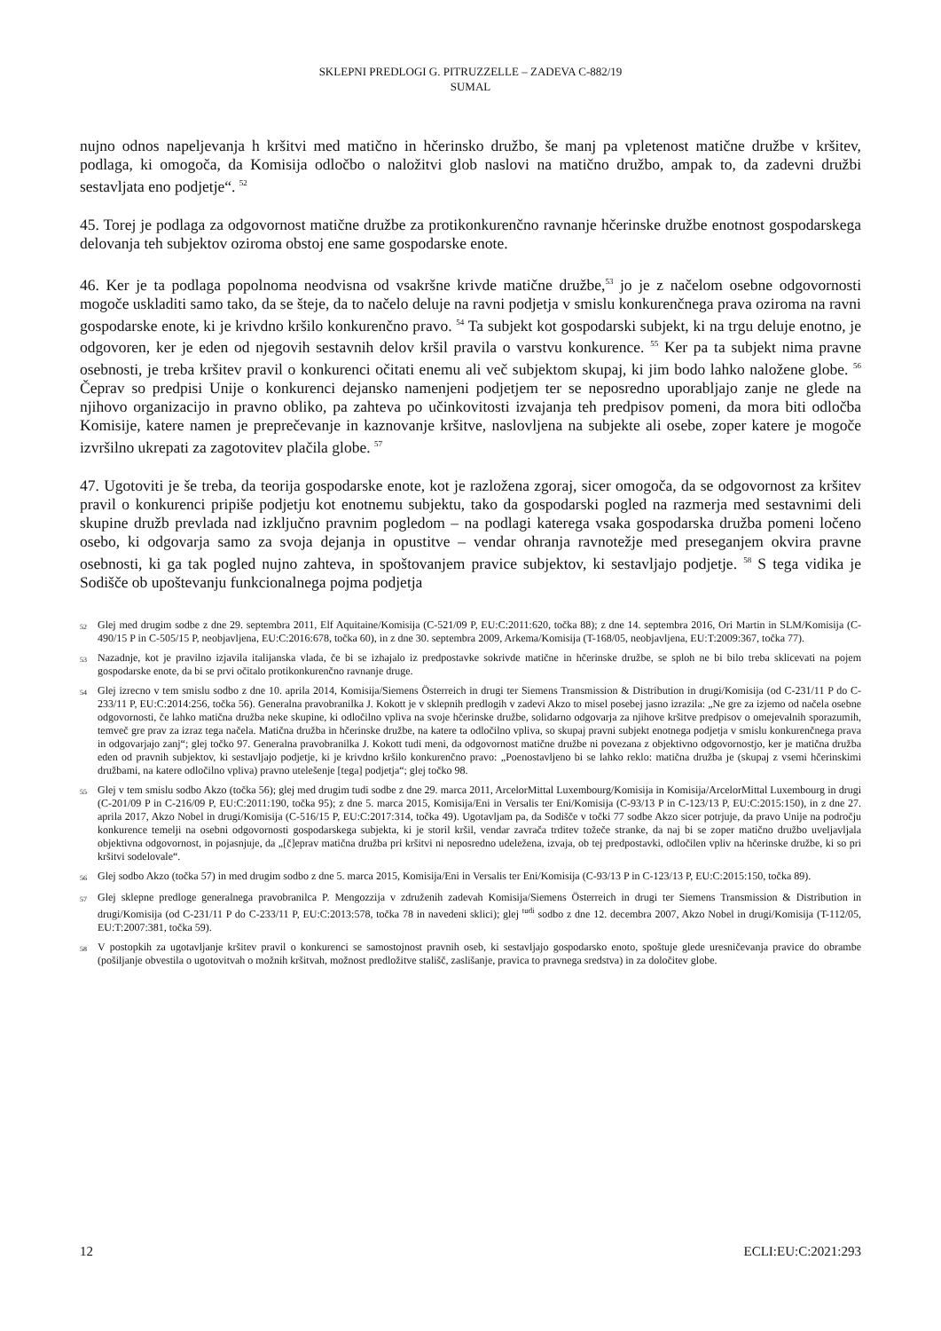SKLEPNI PREDLOGI G. PITRUZZELLE – ZADEVA C-882/19
SUMAL
nujno odnos napeljevanja h kršitvi med matično in hčerinsko družbo, še manj pa vpletenost matične družbe v kršitev, podlaga, ki omogoča, da Komisija odločbo o naložitvi glob naslovi na matično družbo, ampak to, da zadevni družbi sestavljata eno podjetje“. <sup>52</sup>
45. Torej je podlaga za odgovornost matične družbe za protikonkurenčno ravnanje hčerinske družbe enotnost gospodarskega delovanja teh subjektov oziroma obstoj ene same gospodarske enote.
46. Ker je ta podlaga popolnoma neodvisna od vsakršne krivde matične družbe,<sup>53</sup> jo je z načelom osebne odgovornosti mogoče uskladiti samo tako, da se šteje, da to načelo deluje na ravni podjetja v smislu konkurenčnega prava oziroma na ravni gospodarske enote, ki je krivdno kršilo konkurenčno pravo. <sup>54</sup> Ta subjekt kot gospodarski subjekt, ki na trgu deluje enotno, je odgovoren, ker je eden od njegovih sestavnih delov kršil pravila o varstvu konkurence. <sup>55</sup> Ker pa ta subjekt nima pravne osebnosti, je treba kršitev pravil o konkurenci očitati enemu ali več subjektom skupaj, ki jim bodo lahko naložene globe. <sup>56</sup> Čeprav so predpisi Unije o konkurenci dejansko namenjeni podjetjem ter se neposredno uporabljajo zanje ne glede na njihovo organizacijo in pravno obliko, pa zahteva po učinkovitosti izvajanja teh predpisov pomeni, da mora biti odločba Komisije, katere namen je preprečevanje in kaznovanje kršitve, naslovljena na subjekte ali osebe, zoper katere je mogoče izvršilno ukrepati za zagotovitev plačila globe. <sup>57</sup>
47. Ugotoviti je še treba, da teorija gospodarske enote, kot je razložena zgoraj, sicer omogoča, da se odgovornost za kršitev pravil o konkurenci pripiše podjetju kot enotnemu subjektu, tako da gospodarski pogled na razmerja med sestavnimi deli skupine družb prevlada nad izključno pravnim pogledom – na podlagi katerega vsaka gospodarska družba pomeni ločeno osebo, ki odgovarja samo za svoja dejanja in opustitve – vendar ohranja ravnotežje med preseganjem okvira pravne osebnosti, ki ga tak pogled nujno zahteva, in spoštovanjem pravice subjektov, ki sestavljajo podjetje. <sup>58</sup> S tega vidika je Sodišče ob upoštevanju funkcionalnega pojma podjetja
52 Glej med drugim sodbe z dne 29. septembra 2011, Elf Aquitaine/Komisija (C-521/09 P, EU:C:2011:620, točka 88); z dne 14. septembra 2016, Ori Martin in SLM/Komisija (C-490/15 P in C-505/15 P, neobjavljena, EU:C:2016:678, točka 60), in z dne 30. septembra 2009, Arkema/Komisija (T-168/05, neobjavljena, EU:T:2009:367, točka 77).
53 Nazadnje, kot je pravilno izjavila italijanska vlada, če bi se izhajalo iz predpostavke sokrivde matične in hčerinske družbe, se sploh ne bi bilo treba sklicevati na pojem gospodarske enote, da bi se prvi očitalo protikonkurenčno ravnanje druge.
54 Glej izrecno v tem smislu sodbo z dne 10. aprila 2014, Komisija/Siemens Österreich in drugi ter Siemens Transmission & Distribution in drugi/Komisija (od C-231/11 P do C-233/11 P, EU:C:2014:256, točka 56). Generalna pravobranilka J. Kokott je v sklepnih predlogih v zadevi Akzo to misel posebej jasno izrazila: „Ne gre za izjemo od načela osebne odgovornosti, če lahko matična družba neke skupine, ki odločilno vpliva na svoje hčerinske družbe, solidarno odgovarja za njihove kršitve predpisov o omejevalnih sporazumih, temveč gre prav za izraz tega načela. Matična družba in hčerinske družbe, na katere ta odločilno vpliva, so skupaj pravni subjekt enotnega podjetja v smislu konkurenčnega prava in odgovarjajo zanj“; glej točko 97. Generalna pravobranilka J. Kokott tudi meni, da odgovornost matične družbe ni povezana z objektivno odgovornostjo, ker je matična družba eden od pravnih subjektov, ki sestavljajo podjetje, ki je krivdno kršilo konkurenčno pravo: „Poenostavljeno bi se lahko reklo: matična družba je (skupaj z vsemi hčerinskimi družbami, na katere odločilno vpliva) pravno utelešenje [tega] podjetja“; glej točko 98.
55 Glej v tem smislu sodbo Akzo (točka 56); glej med drugim tudi sodbe z dne 29. marca 2011, ArcelorMittal Luxembourg/Komisija in Komisija/ArcelorMittal Luxembourg in drugi (C-201/09 P in C-216/09 P, EU:C:2011:190, točka 95); z dne 5. marca 2015, Komisija/Eni in Versalis ter Eni/Komisija (C-93/13 P in C-123/13 P, EU:C:2015:150), in z dne 27. aprila 2017, Akzo Nobel in drugi/Komisija (C-516/15 P, EU:C:2017:314, točka 49). Ugotavljam pa, da Sodišče v točki 77 sodbe Akzo sicer potrjuje, da pravo Unije na področju konkurence temelji na osebni odgovornosti gospodarskega subjekta, ki je storil kršil, vendar zavrača trditev tožeče stranke, da naj bi se zoper matično družbo uveljavljala objektivna odgovornost, in pojasnjuje, da „[č]eprav matična družba pri kršitvi ni neposredno udeležena, izvaja, ob tej predpostavki, odločilen vpliv na hčerinske družbe, ki so pri kršitvi sodelovale“.
56 Glej sodbo Akzo (točka 57) in med drugim sodbo z dne 5. marca 2015, Komisija/Eni in Versalis ter Eni/Komisija (C-93/13 P in C-123/13 P, EU:C:2015:150, točka 89).
57 Glej sklepne predloge generalnega pravobranilca P. Mengozzija v združenih zadevah Komisija/Siemens Österreich in drugi ter Siemens Transmission & Distribution in drugi/Komisija (od C-231/11 P do C-233/11 P, EU:C:2013:578, točka 78 in navedeni sklici); glej <sup>tudi</sup> sodbo z dne 12. decembra 2007, Akzo Nobel in drugi/Komisija (T-112/05, EU:T:2007:381, točka 59).
58 V postopkih za ugotavljanje kršitev pravil o konkurenci se samostojnost pravnih oseb, ki sestavljajo gospodarsko enoto, spoštuje glede uresničevanja pravice do obrambe (pošiljanje obvestila o ugotovitvah o možnih kršitvah, možnost predložitve stališč, zaslišanje, pravica to pravnega sredstva) in za določitev globe.
12 ECLI:EU:C:2021:293